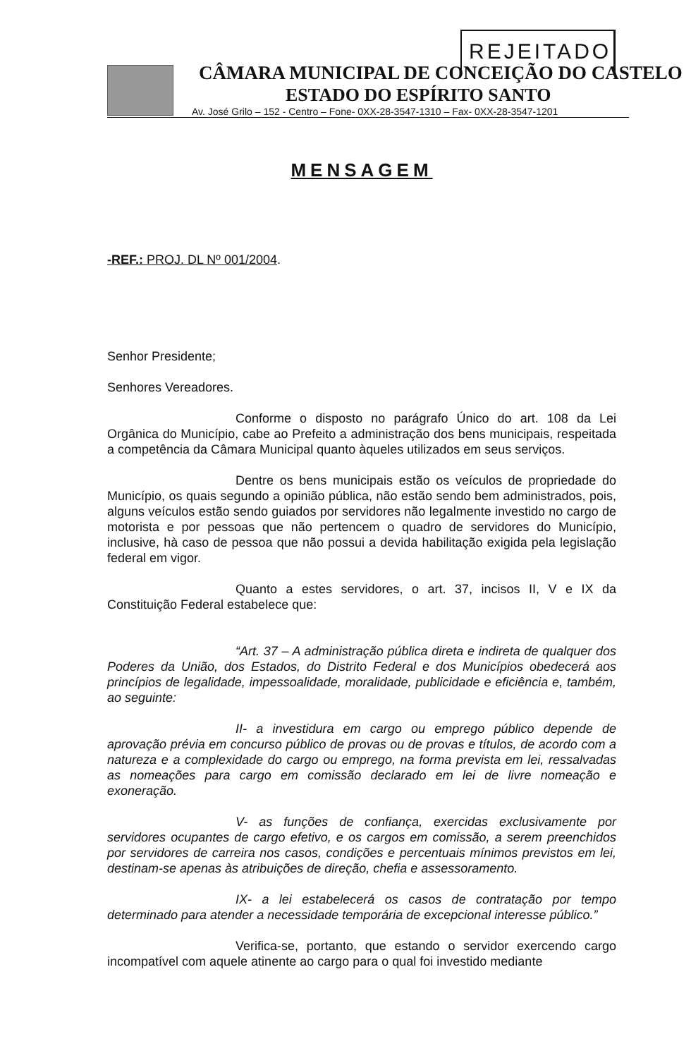REJEITADO
CÂMARA MUNICIPAL DE CONCEIÇÃO DO CASTELO
ESTADO DO ESPÍRITO SANTO
Av. José Grilo – 152 - Centro – Fone- 0XX-28-3547-1310 – Fax- 0XX-28-3547-1201
MENSAGEM
-REF.: PROJ. DL Nº 001/2004.
Senhor Presidente;
Senhores Vereadores.
Conforme o disposto no parágrafo Único do art. 108 da Lei Orgânica do Município, cabe ao Prefeito a administração dos bens municipais, respeitada a competência da Câmara Municipal quanto àqueles utilizados em seus serviços.
Dentre os bens municipais estão os veículos de propriedade do Município, os quais segundo a opinião pública, não estão sendo bem administrados, pois, alguns veículos estão sendo guiados por servidores não legalmente investido no cargo de motorista e por pessoas que não pertencem o quadro de servidores do Município, inclusive, hà caso de pessoa que não possui a devida habilitação exigida pela legislação federal em vigor.
Quanto a estes servidores, o art. 37, incisos II, V e IX da Constituição Federal estabelece que:
“Art. 37 – A administração pública direta e indireta de qualquer dos Poderes da União, dos Estados, do Distrito Federal e dos Municípios obedecerá aos princípios de legalidade, impessoalidade, moralidade, publicidade e eficiência e, também, ao seguinte:
II- a investidura em cargo ou emprego público depende de aprovação prévia em concurso público de provas ou de provas e títulos, de acordo com a natureza e a complexidade do cargo ou emprego, na forma prevista em lei, ressalvadas as nomeações para cargo em comissão declarado em lei de livre nomeação e exoneração.
V- as funções de confiança, exercidas exclusivamente por servidores ocupantes de cargo efetivo, e os cargos em comissão, a serem preenchidos por servidores de carreira nos casos, condições e percentuais mínimos previstos em lei, destinam-se apenas às atribuições de direção, chefia e assessoramento.
IX- a lei estabelecerá os casos de contratação por tempo determinado para atender a necessidade temporária de excepcional interesse público.”
Verifica-se, portanto, que estando o servidor exercendo cargo incompatível com aquele atinente ao cargo para o qual foi investido mediante